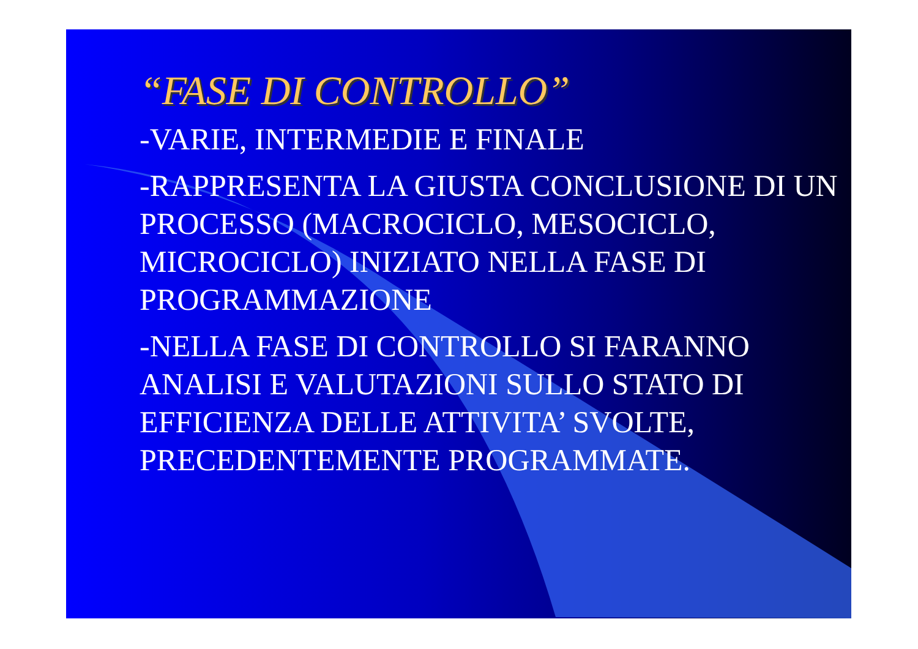“FASE DI CONTROLLO”
-VARIE, INTERMEDIE E FINALE
-RAPPRESENTA LA GIUSTA CONCLUSIONE DI UN PROCESSO (MACROCICLO, MESOCICLO, MICROCICLO) INIZIATO NELLA FASE DI PROGRAMMAZIONE
-NELLA FASE DI CONTROLLO SI FARANNO ANALISI E VALUTAZIONI SULLO STATO DI EFFICIENZA DELLE ATTIVITA’ SVOLTE, PRECEDENTEMENTE PROGRAMMATE.